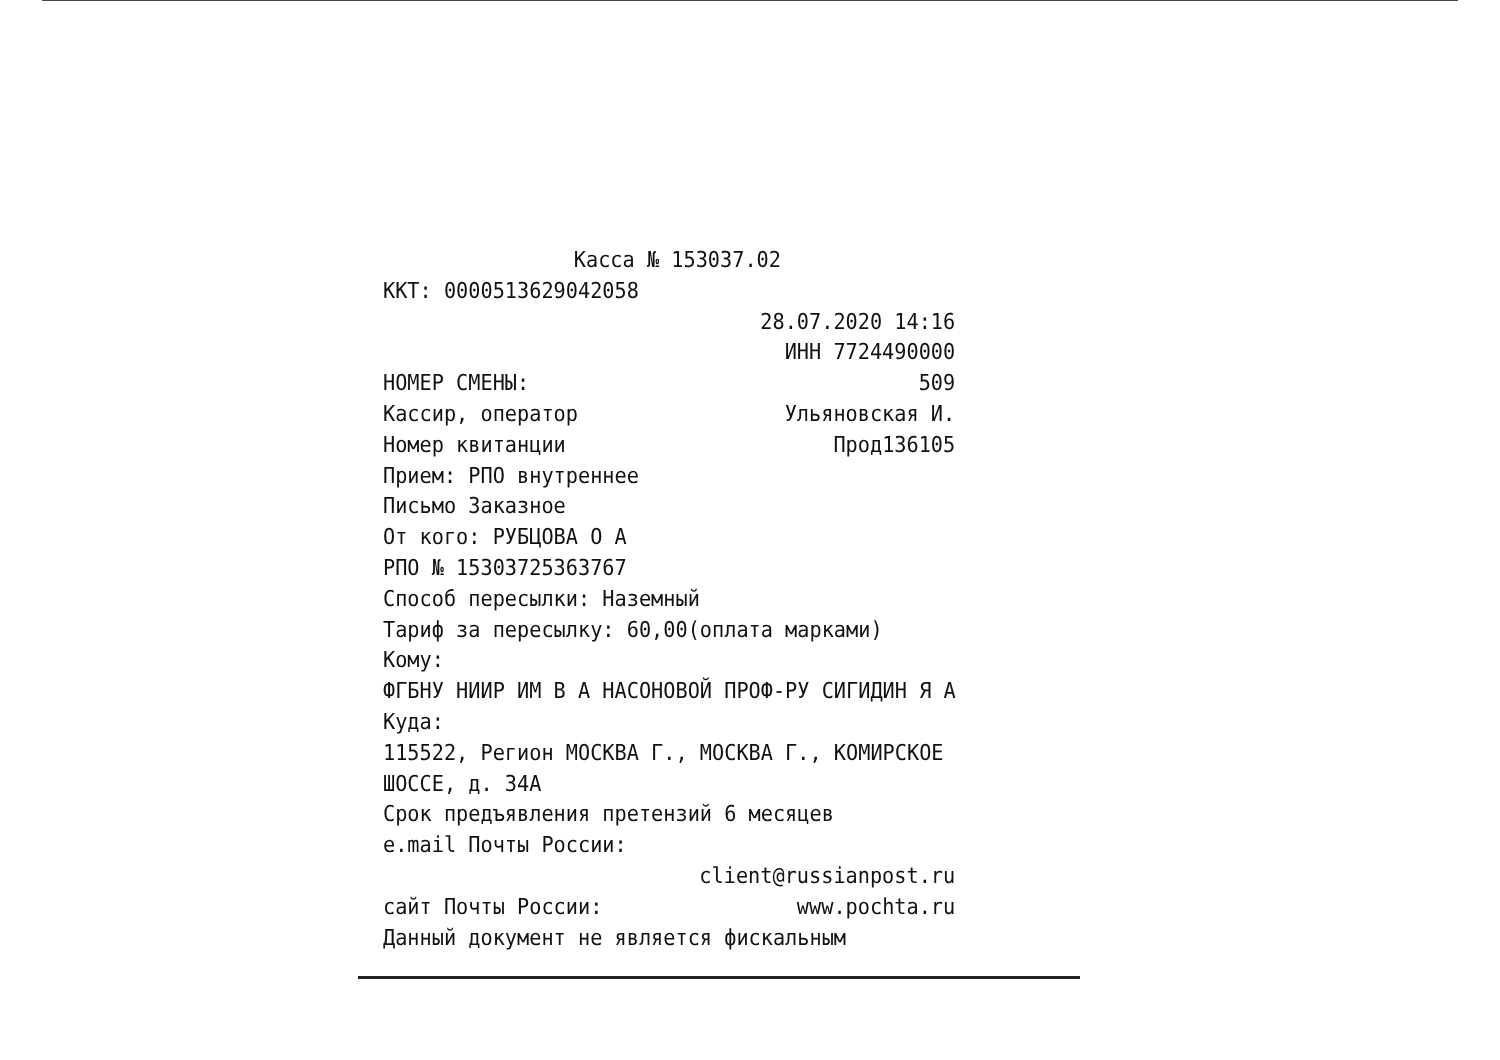Касса № 153037.02
ККТ: 0000513629042058
28.07.2020 14:16
ИНН 7724490000
НОМЕР СМЕНЫ: 509
Кассир, оператор Ульяновская И.
Номер квитанции Прод136105
Прием: РПО внутреннее
Письмо Заказное
От кого: РУБЦОВА О А
РПО № 15303725363767
Способ пересылки: Наземный
Тариф за пересылку: 60,00(оплата марками)
Кому:
ФГБНУ НИИР ИМ В А НАСОНОВОЙ ПРОФ-РУ СИГИДИН Я А
Куда:
115522, Регион МОСКВА Г., МОСКВА Г., КОМИРСКОЕ
ШОССЕ, д. 34А
Срок предъявления претензий 6 месяцев
e.mail Почты России:
client@russianpost.ru
сайт Почты России: www.pochta.ru
Данный документ не является фискальным